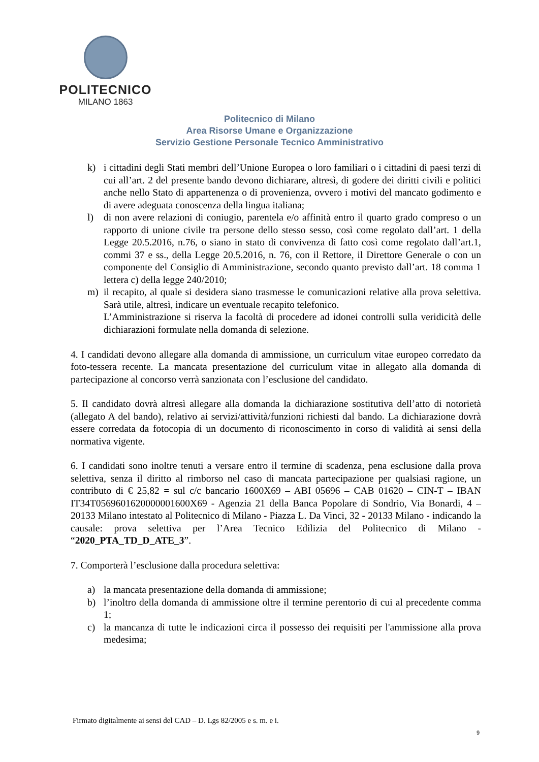POLITECNICO
MILANO 1863
Politecnico di Milano
Area Risorse Umane e Organizzazione
Servizio Gestione Personale Tecnico Amministrativo
k) i cittadini degli Stati membri dell’Unione Europea o loro familiari o i cittadini di paesi terzi di cui all’art. 2 del presente bando devono dichiarare, altresì, di godere dei diritti civili e politici anche nello Stato di appartenenza o di provenienza, ovvero i motivi del mancato godimento e di avere adeguata conoscenza della lingua italiana;
l) di non avere relazioni di coniugio, parentela e/o affinità entro il quarto grado compreso o un rapporto di unione civile tra persone dello stesso sesso, così come regolato dall’art. 1 della Legge 20.5.2016, n.76, o siano in stato di convivenza di fatto così come regolato dall’art.1, commi 37 e ss., della Legge 20.5.2016, n. 76, con il Rettore, il Direttore Generale o con un componente del Consiglio di Amministrazione, secondo quanto previsto dall’art. 18 comma 1 lettera c) della legge 240/2010;
m) il recapito, al quale si desidera siano trasmesse le comunicazioni relative alla prova selettiva. Sarà utile, altresì, indicare un eventuale recapito telefonico.
L’Amministrazione si riserva la facoltà di procedere ad idonei controlli sulla veridicità delle dichiarazioni formulate nella domanda di selezione.
4. I candidati devono allegare alla domanda di ammissione, un curriculum vitae europeo corredato da foto-tessera recente. La mancata presentazione del curriculum vitae in allegato alla domanda di partecipazione al concorso verrà sanzionata con l’esclusione del candidato.
5. Il candidato dovrà altresì allegare alla domanda la dichiarazione sostitutiva dell’atto di notorietà (allegato A del bando), relativo ai servizi/attività/funzioni richiesti dal bando. La dichiarazione dovrà essere corredata da fotocopia di un documento di riconoscimento in corso di validità ai sensi della normativa vigente.
6. I candidati sono inoltre tenuti a versare entro il termine di scadenza, pena esclusione dalla prova selettiva, senza il diritto al rimborso nel caso di mancata partecipazione per qualsiasi ragione, un contributo di € 25,82 = sul c/c bancario 1600X69 – ABI 05696 – CAB 01620 – CIN-T – IBAN IT34T0569601620000001600X69 - Agenzia 21 della Banca Popolare di Sondrio, Via Bonardi, 4 – 20133 Milano intestato al Politecnico di Milano - Piazza L. Da Vinci, 32 - 20133 Milano - indicando la causale: prova selettiva per l’Area Tecnico Edilizia del Politecnico di Milano - “2020_PTA_TD_D_ATE_3”.
7. Comporterà l’esclusione dalla procedura selettiva:
a) la mancata presentazione della domanda di ammissione;
b) l’inoltro della domanda di ammissione oltre il termine perentorio di cui al precedente comma 1;
c) la mancanza di tutte le indicazioni circa il possesso dei requisiti per l'ammissione alla prova medesima;
Firmato digitalmente ai sensi del CAD – D. Lgs 82/2005 e s. m. e i.
9